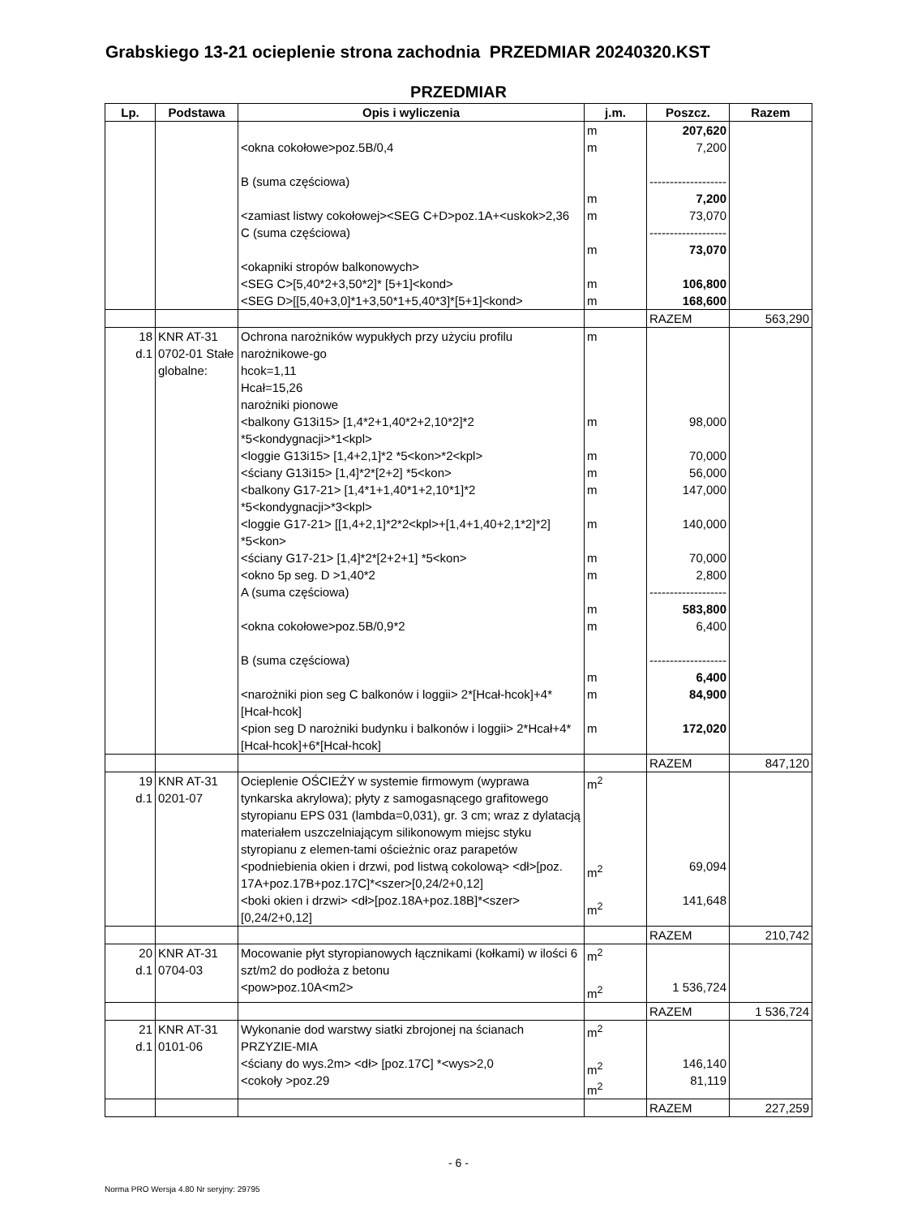Grabskiego 13-21 ocieplenie strona zachodnia PRZEDMIAR 20240320.KST
PRZEDMIAR
| Lp. | Podstawa | Opis i wyliczenia | j.m. | Poszcz. | Razem |
| --- | --- | --- | --- | --- | --- |
| | | <okna cokołowe>poz.5B/0,4 B (suma częściowa) <zamiast listwy cokołowej><SEG C+D>poz.1A+<uskok>2,36 C (suma częściowa) <okapniki stropów balkonowych> <SEG C>[5,40*2+3,50*2]* [5+1]<kond> <SEG D>[[5,40+3,0]*1+3,50*1+5,40*3]*[5+1]<kond> | m m m m m m m | 207,620 7,200 ------------------- 7,200 73,070 ------------------- 73,070 106,800 168,600 | |
| | | | | RAZEM | 563,290 |
| 18 d.1 | KNR AT-31 0702-01 Stałe globalne: | Ochrona narożników wypukłych przy użyciu profilu narożnikowe-go hcok=1,11 Hcał=15,26 narożniki pionowe <balkony G13i15> [1,4*2+1,40*2+2,10*2]*2 *5<kondygnacji>*1<kpl> <loggie G13i15> [1,4+2,1]*2 *5<kon>*2<kpl> <ściany G13i15> [1,4]*2*[2+2] *5<kon> <balkony G17-21> [1,4*1+1,40*1+2,10*1]*2 *5<kondygnacji>*3<kpl> <loggie G17-21> [[1,4+2,1]*2*2<kpl>+[1,4+1,40+2,1*2]*2] *5<kon> <ściany G17-21> [1,4]*2*[2+2+1] *5<kon> <okno 5p seg. D >1,40*2 A (suma częściowa) <okna cokołowe>poz.5B/0,9*2 B (suma częściowa) <narożniki pion seg C balkonów i loggii> 2*[Hcał-hcok]+4*[Hcał-hcok] <pion seg D narożniki budynku i balkonów i loggii> 2*Hcał+4*[Hcał-hcok]+6*[Hcał-hcok] | m m m m m m m m m m m m m | 98,000 70,000 56,000 147,000 140,000 70,000 2,800 ------------------- 583,800 6,400 ------------------- 6,400 84,900 172,020 | |
| | | | | RAZEM | 847,120 |
| 19 d.1 | KNR AT-31 0201-07 | Ocieplenie OŚCIEŻY w systemie firmowym (wyprawa tynkarska akrylowa); płyty z samogasnącego grafitowego styropianu EPS 031 (lambda=0,031), gr. 3 cm; wraz z dylatacją materiałem uszczelniającym silikonowym miejsc styku styropianu z elemen-tami ościeżnic oraz parapetów <podniebienia okien i drzwi, pod listwą cokolową> <dł>[poz. 17A+poz.17B+poz.17C]*<szer>[0,24/2+0,12] <boki okien i drzwi> <dł>[poz.18A+poz.18B]*<szer>[0,24/2+0,12] | m<sup>2</sup> m<sup>2</sup> m<sup>2</sup> | 69,094 141,648 | |
| | | | | RAZEM | 210,742 |
| 20 d.1 | KNR AT-31 0704-03 | Mocowanie płyt styropianowych łącznikami (kołkami) w ilości 6 szt/m2 do podłoża z betonu <pow>poz.10A<m2> | m<sup>2</sup> m<sup>2</sup> | 1 536,724 | |
| | | | | RAZEM | 1 536,724 |
| 21 d.1 | KNR AT-31 0101-06 | Wykonanie dod warstwy siatki zbrojonej na ścianach PRZYZIE-MIA <ściany do wys.2m> <dł> [poz.17C] *<wys>2,0 <cokoły >poz.29 | m<sup>2</sup> m<sup>2</sup> m<sup>2</sup> | 146,140 81,119 | |
| | | | | RAZEM | 227,259 |
- 6 -
Norma PRO Wersja 4.80 Nr seryjny: 29795